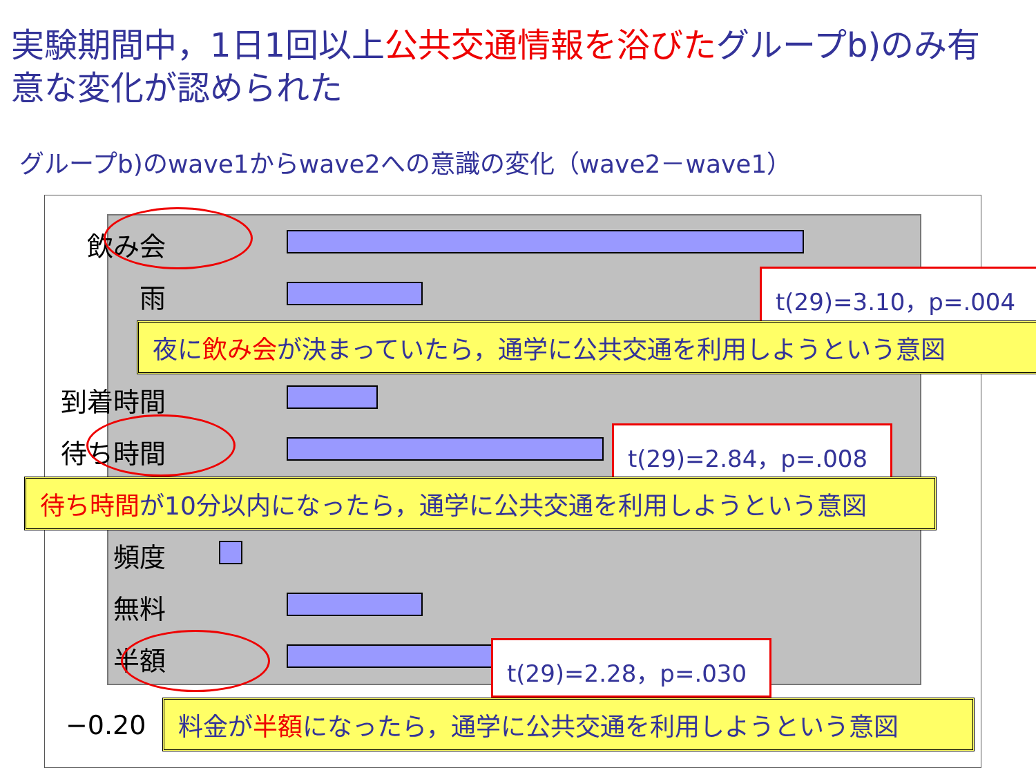実験期間中，1日1回以上公共交通情報を浴びたグループb)のみ有意な変化が認められた
グループb)のwave1からwave2への意識の変化（wave2－wave1）
飲み会
雨
到着時間
待ち時間
頻度
無料
半額
−0.20
t(29)=3.10，p=.004
夜に飲み会が決まっていたら，通学に公共交通を利用しようという意図
t(29)=2.84，p=.008
待ち時間が10分以内になったら，通学に公共交通を利用しようという意図
t(29)=2.28，p=.030
料金が半額になったら，通学に公共交通を利用しようという意図